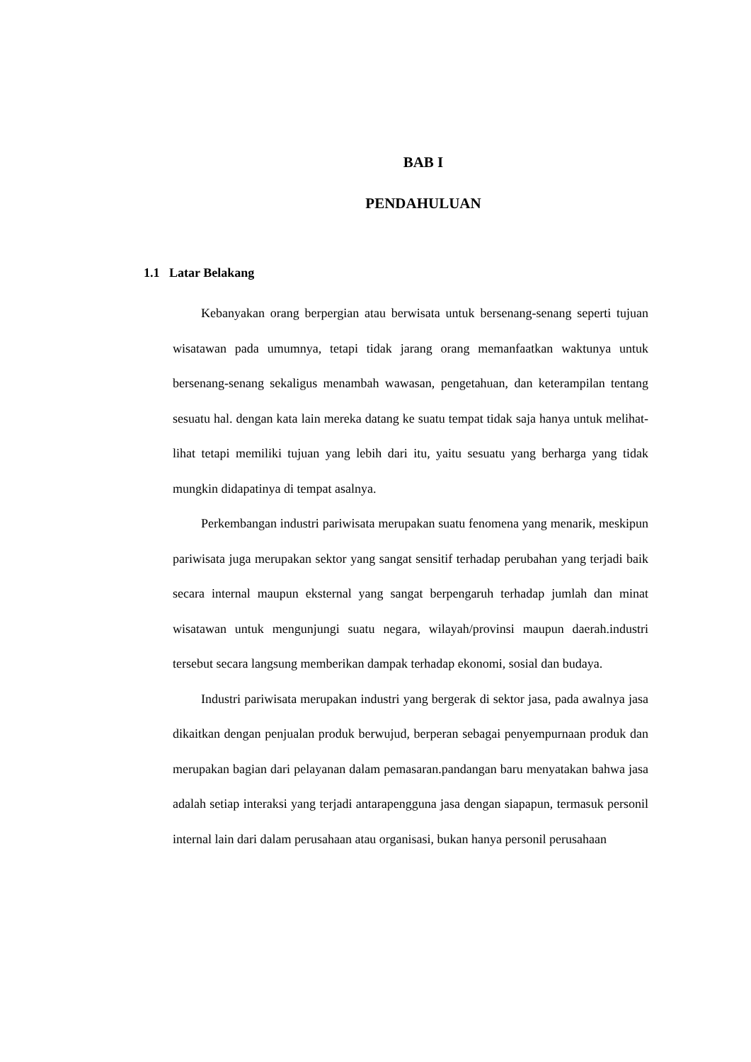BAB I
PENDAHULUAN
1.1 Latar Belakang
Kebanyakan orang berpergian atau berwisata untuk bersenang-senang seperti tujuan wisatawan pada umumnya, tetapi tidak jarang orang memanfaatkan waktunya untuk bersenang-senang sekaligus menambah wawasan, pengetahuan, dan keterampilan tentang sesuatu hal. dengan kata lain mereka datang ke suatu tempat tidak saja hanya untuk melihat-lihat tetapi memiliki tujuan yang lebih dari itu, yaitu sesuatu yang berharga yang tidak mungkin didapatinya di tempat asalnya.
Perkembangan industri pariwisata merupakan suatu fenomena yang menarik, meskipun pariwisata juga merupakan sektor yang sangat sensitif terhadap perubahan yang terjadi baik secara internal maupun eksternal yang sangat berpengaruh terhadap jumlah dan minat wisatawan untuk mengunjungi suatu negara, wilayah/provinsi maupun daerah.industri tersebut secara langsung memberikan dampak terhadap ekonomi, sosial dan budaya.
Industri pariwisata merupakan industri yang bergerak di sektor jasa, pada awalnya jasa dikaitkan dengan penjualan produk berwujud, berperan sebagai penyempurnaan produk dan merupakan bagian dari pelayanan dalam pemasaran.pandangan baru menyatakan bahwa jasa adalah setiap interaksi yang terjadi antarapengguna jasa dengan siapapun, termasuk personil internal lain dari dalam perusahaan atau organisasi, bukan hanya personil perusahaan